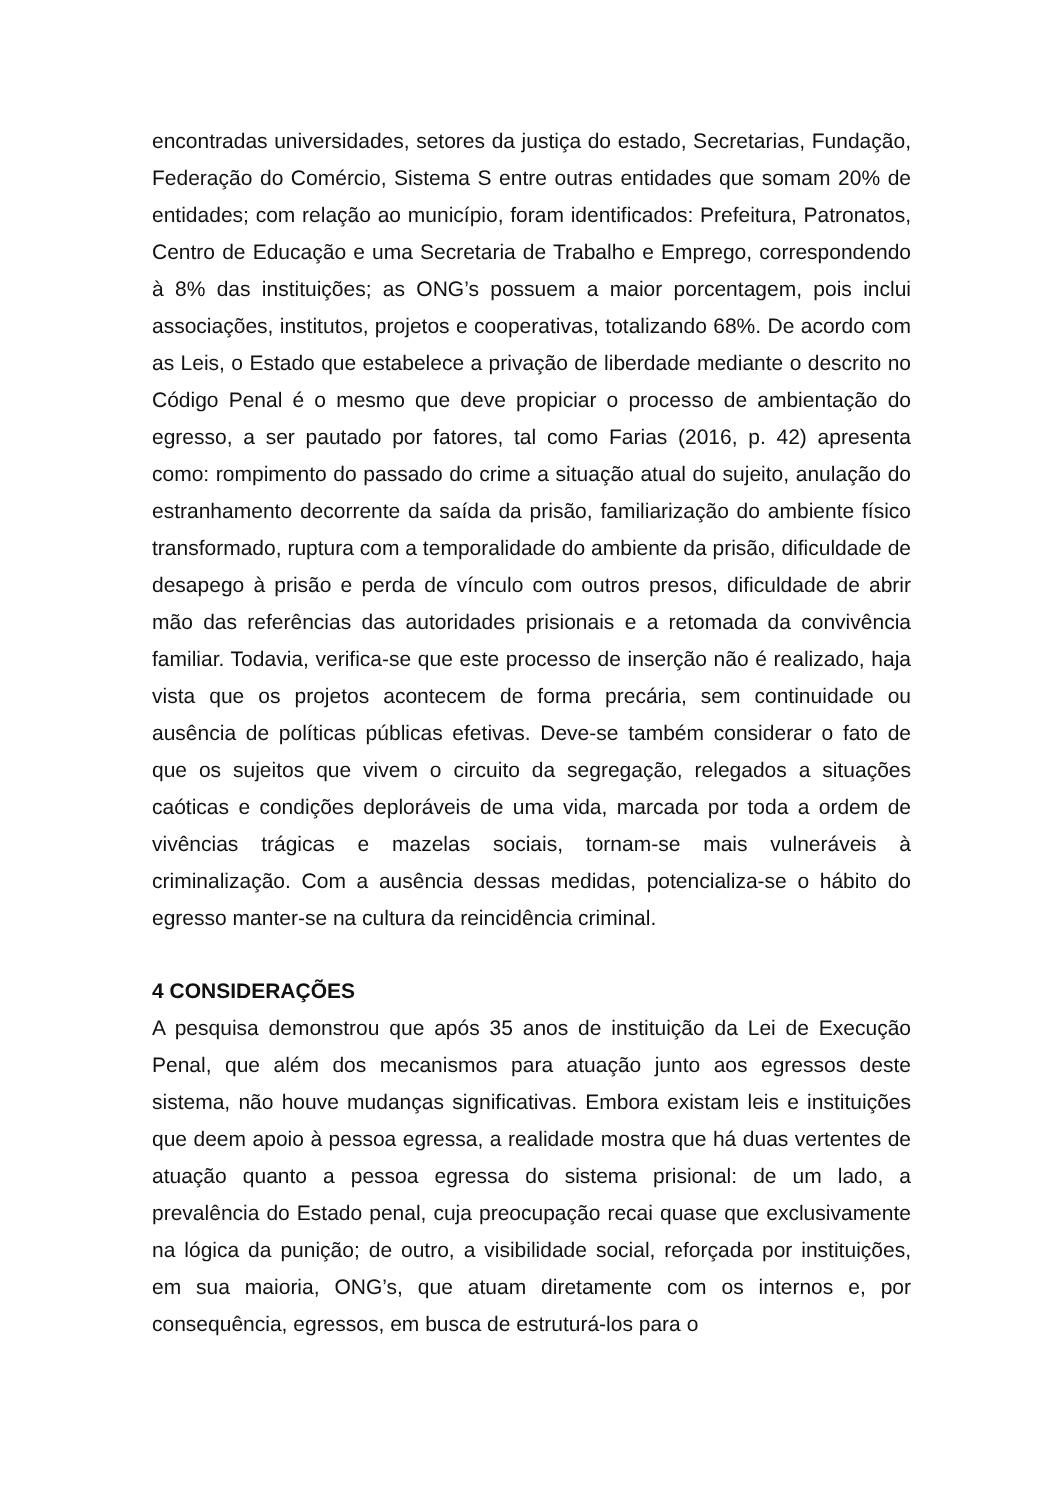encontradas universidades, setores da justiça do estado, Secretarias, Fundação, Federação do Comércio, Sistema S entre outras entidades que somam 20% de entidades; com relação ao município, foram identificados: Prefeitura, Patronatos, Centro de Educação e uma Secretaria de Trabalho e Emprego, correspondendo à 8% das instituições; as ONG’s possuem a maior porcentagem, pois inclui associações, institutos, projetos e cooperativas, totalizando 68%. De acordo com as Leis, o Estado que estabelece a privação de liberdade mediante o descrito no Código Penal é o mesmo que deve propiciar o processo de ambientação do egresso, a ser pautado por fatores, tal como Farias (2016, p. 42) apresenta como: rompimento do passado do crime a situação atual do sujeito, anulação do estranhamento decorrente da saída da prisão, familiarização do ambiente físico transformado, ruptura com a temporalidade do ambiente da prisão, dificuldade de desapego à prisão e perda de vínculo com outros presos, dificuldade de abrir mão das referências das autoridades prisionais e a retomada da convivência familiar. Todavia, verifica-se que este processo de inserção não é realizado, haja vista que os projetos acontecem de forma precária, sem continuidade ou ausência de políticas públicas efetivas. Deve-se também considerar o fato de que os sujeitos que vivem o circuito da segregação, relegados a situações caóticas e condições deploráveis de uma vida, marcada por toda a ordem de vivências trágicas e mazelas sociais, tornam-se mais vulneráveis à criminalização. Com a ausência dessas medidas, potencializa-se o hábito do egresso manter-se na cultura da reincidência criminal.
4 CONSIDERAÇÕES
A pesquisa demonstrou que após 35 anos de instituição da Lei de Execução Penal, que além dos mecanismos para atuação junto aos egressos deste sistema, não houve mudanças significativas. Embora existam leis e instituições que deem apoio à pessoa egressa, a realidade mostra que há duas vertentes de atuação quanto a pessoa egressa do sistema prisional: de um lado, a prevalência do Estado penal, cuja preocupação recai quase que exclusivamente na lógica da punição; de outro, a visibilidade social, reforçada por instituições, em sua maioria, ONG’s, que atuam diretamente com os internos e, por consequência, egressos, em busca de estruturá-los para o